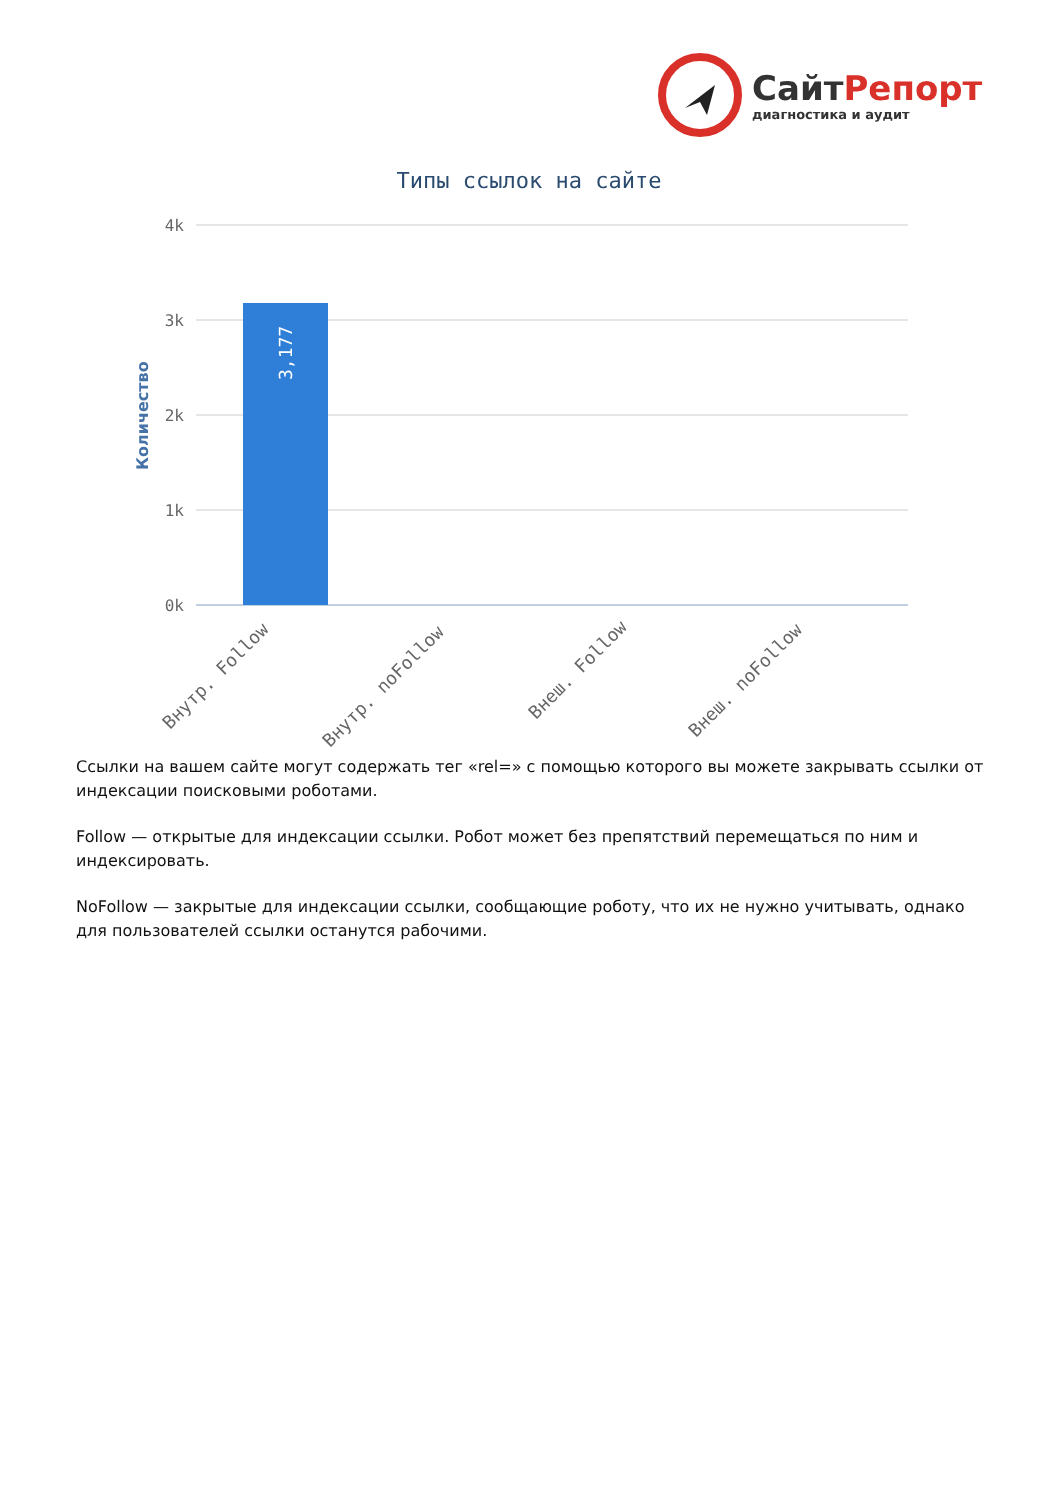СайтРепорт
диагностика и аудит
Типы ссылок на сайте
4k
3k
2k
1k
0k
3,177
Количество
Внутр. Follow
Внутр. noFollow
Внеш. Follow
Внеш. noFollow
Ссылки на вашем сайте могут содержать тег «rel=» с помощью которого вы можете закрывать ссылки от индексации поисковыми роботами.
Follow — открытые для индексации ссылки. Робот может без препятствий перемещаться по ним и индексировать.
NoFollow — закрытые для индексации ссылки, сообщающие роботу, что их не нужно учитывать, однако для пользователей ссылки останутся рабочими.